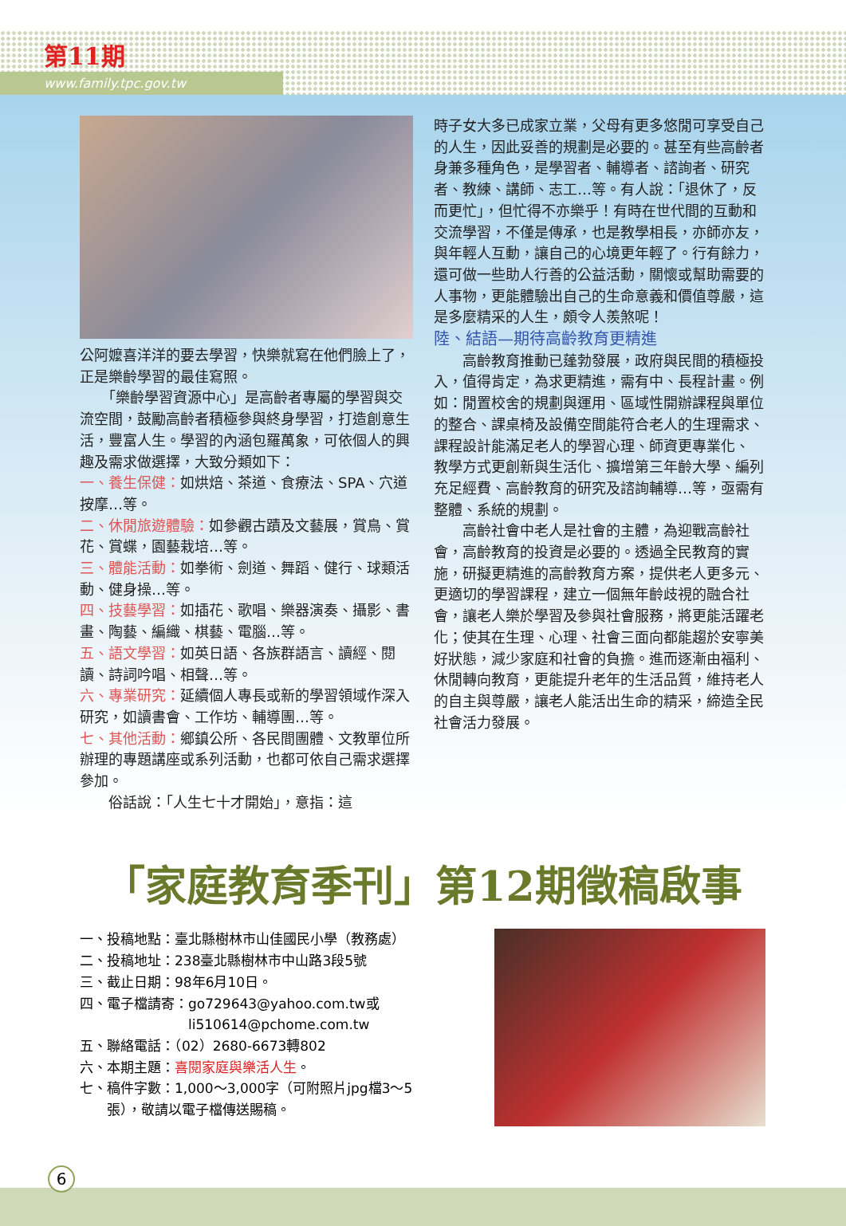第11期
www.family.tpc.gov.tw
公阿嬤喜洋洋的要去學習，快樂就寫在他們臉上了，正是樂齡學習的最佳寫照。
　　「樂齡學習資源中心」是高齡者專屬的學習與交流空間，鼓勵高齡者積極參與終身學習，打造創意生活，豐富人生。學習的內涵包羅萬象，可依個人的興趣及需求做選擇，大致分類如下：
一、養生保健：如烘焙、茶道、食療法、SPA、穴道按摩…等。
二、休閒旅遊體驗：如參觀古蹟及文藝展，賞鳥、賞花、賞蝶，園藝栽培…等。
三、體能活動：如拳術、劍道、舞蹈、健行、球類活動、健身操…等。
四、技藝學習：如插花、歌唱、樂器演奏、攝影、書畫、陶藝、編織、棋藝、電腦…等。
五、語文學習：如英日語、各族群語言、讀經、閱讀、詩詞吟唱、相聲…等。
六、專業研究：延續個人專長或新的學習領域作深入研究，如讀書會、工作坊、輔導團…等。
七、其他活動：鄉鎮公所、各民間團體、文教單位所辦理的專題講座或系列活動，也都可依自己需求選擇參加。
　　俗話說：「人生七十才開始」，意指：這
時子女大多已成家立業，父母有更多悠閒可享受自己的人生，因此妥善的規劃是必要的。甚至有些高齡者身兼多種角色，是學習者、輔導者、諮詢者、研究者、教練、講師、志工…等。有人說：「退休了，反而更忙」，但忙得不亦樂乎！有時在世代間的互動和交流學習，不僅是傳承，也是教學相長，亦師亦友，與年輕人互動，讓自己的心境更年輕了。行有餘力，還可做一些助人行善的公益活動，關懷或幫助需要的人事物，更能體驗出自己的生命意義和價值尊嚴，這是多麼精采的人生，頗令人羨煞呢！
陸、結語—期待高齡教育更精進
　　高齡教育推動已蓬勃發展，政府與民間的積極投入，值得肯定，為求更精進，需有中、長程計畫。例如：閒置校舍的規劃與運用、區域性開辦課程與單位的整合、課桌椅及設備空間能符合老人的生理需求、課程設計能滿足老人的學習心理、師資更專業化、 教學方式更創新與生活化、擴增第三年齡大學、編列充足經費、高齡教育的研究及諮詢輔導…等，亟需有整體、系統的規劃。
　　高齡社會中老人是社會的主體，為迎戰高齡社會，高齡教育的投資是必要的。透過全民教育的實施，研擬更精進的高齡教育方案，提供老人更多元、更適切的學習課程，建立一個無年齡歧視的融合社會，讓老人樂於學習及參與社會服務，將更能活躍老化；使其在生理、心理、社會三面向都能趨於安寧美好狀態，減少家庭和社會的負擔。進而逐漸由福利、休閒轉向教育，更能提升老年的生活品質，維持老人的自主與尊嚴，讓老人能活出生命的精采，締造全民社會活力發展。
「家庭教育季刊」第12期徵稿啟事
一、投稿地點：臺北縣樹林市山佳國民小學（教務處）
二、投稿地址：238臺北縣樹林市中山路3段5號
三、截止日期：98年6月10日。
四、電子檔請寄：go729643@yahoo.com.tw或
　　　　　　　　li510614@pchome.com.tw
五、聯絡電話：（02）2680-6673轉802
六、本期主題：喜閱家庭與樂活人生。
七、稿件字數：1,000～3,000字（可附照片jpg檔3～5
　　張），敬請以電子檔傳送賜稿。
6